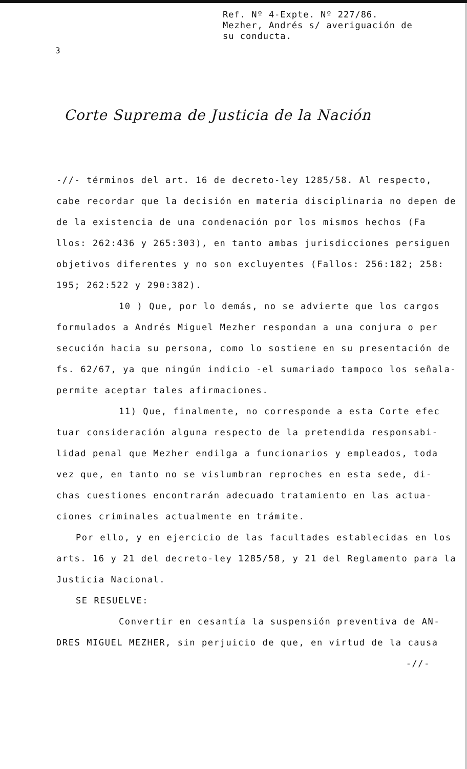Ref. Nº 4-Expte. Nº 227/86.
Mezher, Andrés s/ averiguación de
su conducta.
3
Corte Suprema de Justicia de la Nación
-//- términos del art. 16 de decreto-ley 1285/58. Al respecto, cabe recordar que la decisión en materia disciplinaria no depen de de la existencia de una condenación por los mismos hechos (Fa llos: 262:436 y 265:303), en tanto ambas jurisdicciones persiguen objetivos diferentes y no son excluyentes (Fallos: 256:182; 258: 195; 262:522 y 290:382).
10 ) Que, por lo demás, no se advierte que los cargos formulados a Andrés Miguel Mezher respondan a una conjura o per secución hacia su persona, como lo sostiene en su presentación de fs. 62/67, ya que ningún indicio -el sumariado tampoco los señala- permite aceptar tales afirmaciones.
11) Que, finalmente, no corresponde a esta Corte efec tuar consideración alguna respecto de la pretendida responsabi- lidad penal que Mezher endilga a funcionarios y empleados, toda vez que, en tanto no se vislumbran reproches en esta sede, di- chas cuestiones encontrarán adecuado tratamiento en las actua- ciones criminales actualmente en trámite.
Por ello, y en ejercicio de las facultades establecidas en los arts. 16 y 21 del decreto-ley 1285/58, y 21 del Reglamento para la Justicia Nacional.
SE RESUELVE:
Convertir en cesantía la suspensión preventiva de AN- DRES MIGUEL MEZHER, sin perjuicio de que, en virtud de la causa
-//-